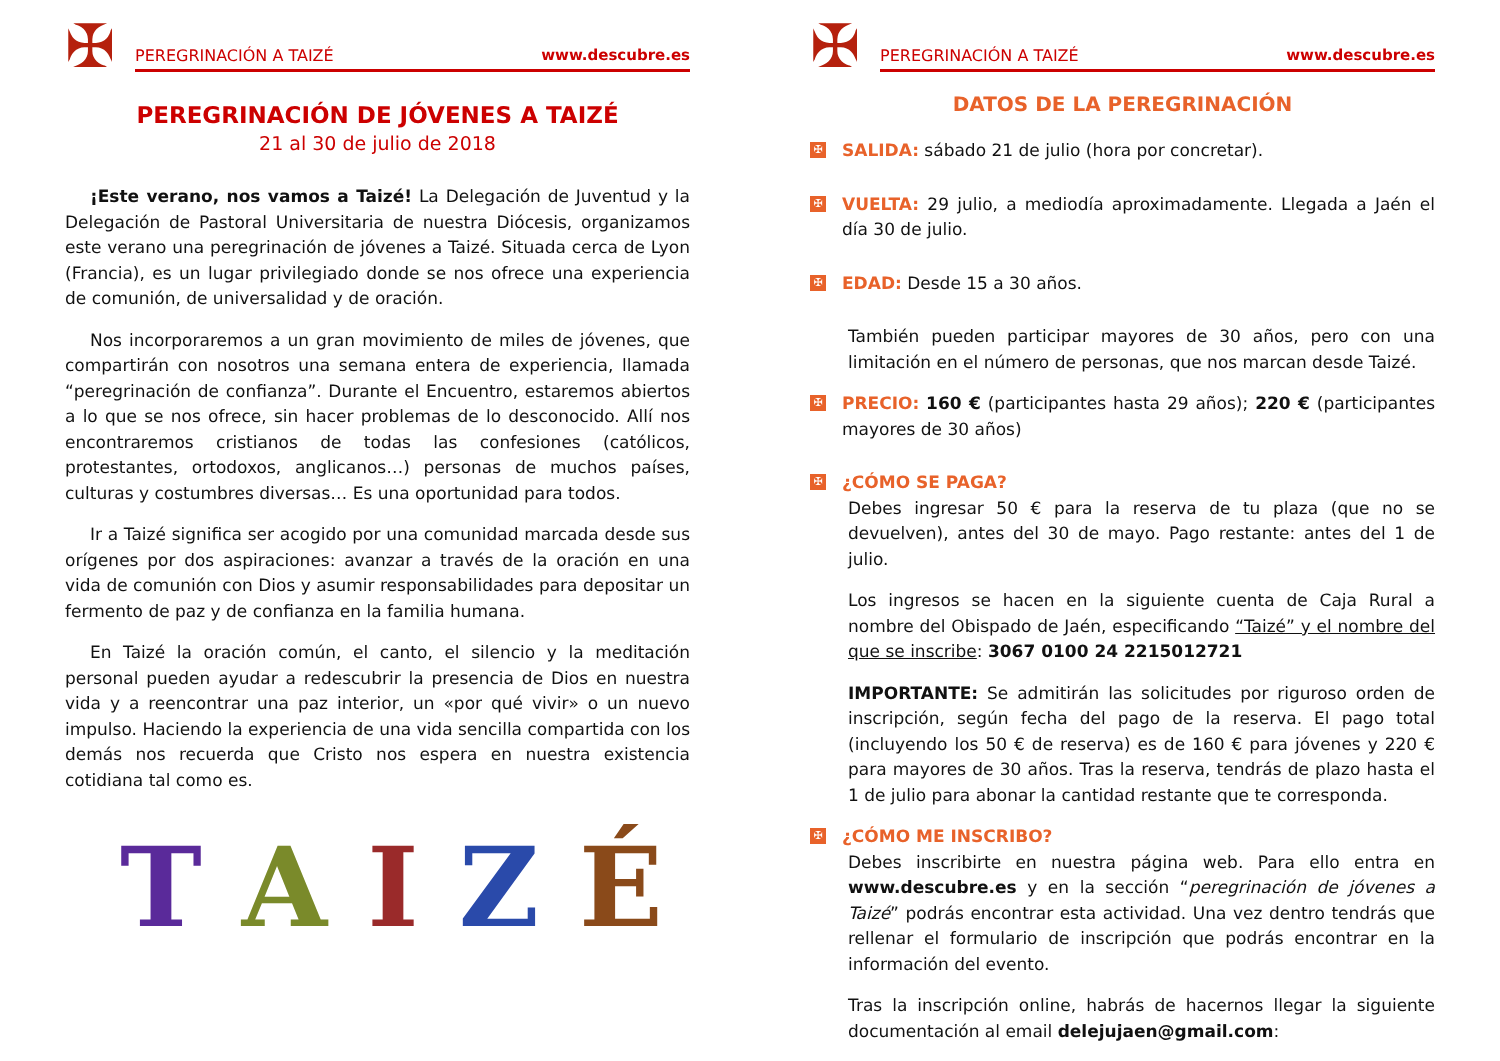✠
PEREGRINACIÓN A TAIZÉ www.descubre.es
PEREGRINACIÓN DE JÓVENES A TAIZÉ
21 al 30 de julio de 2018
¡Este verano, nos vamos a Taizé! La Delegación de Juventud y la Delegación de Pastoral Universitaria de nuestra Diócesis, organizamos este verano una peregrinación de jóvenes a Taizé. Situada cerca de Lyon (Francia), es un lugar privilegiado donde se nos ofrece una experiencia de comunión, de universalidad y de oración.
Nos incorporaremos a un gran movimiento de miles de jóvenes, que compartirán con nosotros una semana entera de experiencia, llamada “peregrinación de confianza”. Durante el Encuentro, estaremos abiertos a lo que se nos ofrece, sin hacer problemas de lo desconocido. Allí nos encontraremos cristianos de todas las confesiones (católicos, protestantes, ortodoxos, anglicanos…) personas de muchos países, culturas y costumbres diversas… Es una oportunidad para todos.
Ir a Taizé significa ser acogido por una comunidad marcada desde sus orígenes por dos aspiraciones: avanzar a través de la oración en una vida de comunión con Dios y asumir responsabilidades para depositar un fermento de paz y de confianza en la familia humana.
En Taizé la oración común, el canto, el silencio y la meditación personal pueden ayudar a redescubrir la presencia de Dios en nuestra vida y a reencontrar una paz interior, un «por qué vivir» o un nuevo impulso. Haciendo la experiencia de una vida sencilla compartida con los demás nos recuerda que Cristo nos espera en nuestra existencia cotidiana tal como es.
T A I Z É
✠
PEREGRINACIÓN A TAIZÉ www.descubre.es
DATOS DE LA PEREGRINACIÓN
✠
SALIDA: sábado 21 de julio (hora por concretar).
✠
VUELTA: 29 julio, a mediodía aproximadamente. Llegada a Jaén el día 30 de julio.
✠
EDAD: Desde 15 a 30 años.
También pueden participar mayores de 30 años, pero con una limitación en el número de personas, que nos marcan desde Taizé.
✠
PRECIO: 160 € (participantes hasta 29 años); 220 € (participantes mayores de 30 años)
✠
¿CÓMO SE PAGA?
Debes ingresar 50 € para la reserva de tu plaza (que no se devuelven), antes del 30 de mayo. Pago restante: antes del 1 de julio.
Los ingresos se hacen en la siguiente cuenta de Caja Rural a nombre del Obispado de Jaén, especificando “Taizé” y el nombre del que se inscribe: 3067 0100 24 2215012721
IMPORTANTE: Se admitirán las solicitudes por riguroso orden de inscripción, según fecha del pago de la reserva. El pago total (incluyendo los 50 € de reserva) es de 160 € para jóvenes y 220 € para mayores de 30 años. Tras la reserva, tendrás de plazo hasta el 1 de julio para abonar la cantidad restante que te corresponda.
✠
¿CÓMO ME INSCRIBO?
Debes inscribirte en nuestra página web. Para ello entra en www.descubre.es y en la sección “peregrinación de jóvenes a Taizé” podrás encontrar esta actividad. Una vez dentro tendrás que rellenar el formulario de inscripción que podrás encontrar en la información del evento.
Tras la inscripción online, habrás de hacernos llegar la siguiente documentación al email delejujaen@gmail.com: